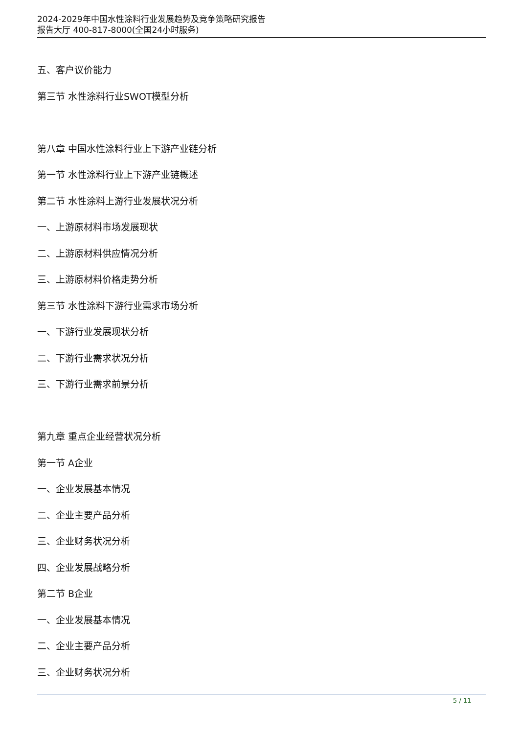2024-2029年中国水性涂料行业发展趋势及竞争策略研究报告
报告大厅 400-817-8000(全国24小时服务)
五、客户议价能力
第三节 水性涂料行业SWOT模型分析
第八章 中国水性涂料行业上下游产业链分析
第一节 水性涂料行业上下游产业链概述
第二节 水性涂料上游行业发展状况分析
一、上游原材料市场发展现状
二、上游原材料供应情况分析
三、上游原材料价格走势分析
第三节 水性涂料下游行业需求市场分析
一、下游行业发展现状分析
二、下游行业需求状况分析
三、下游行业需求前景分析
第九章 重点企业经营状况分析
第一节 A企业
一、企业发展基本情况
二、企业主要产品分析
三、企业财务状况分析
四、企业发展战略分析
第二节 B企业
一、企业发展基本情况
二、企业主要产品分析
三、企业财务状况分析
5 / 11